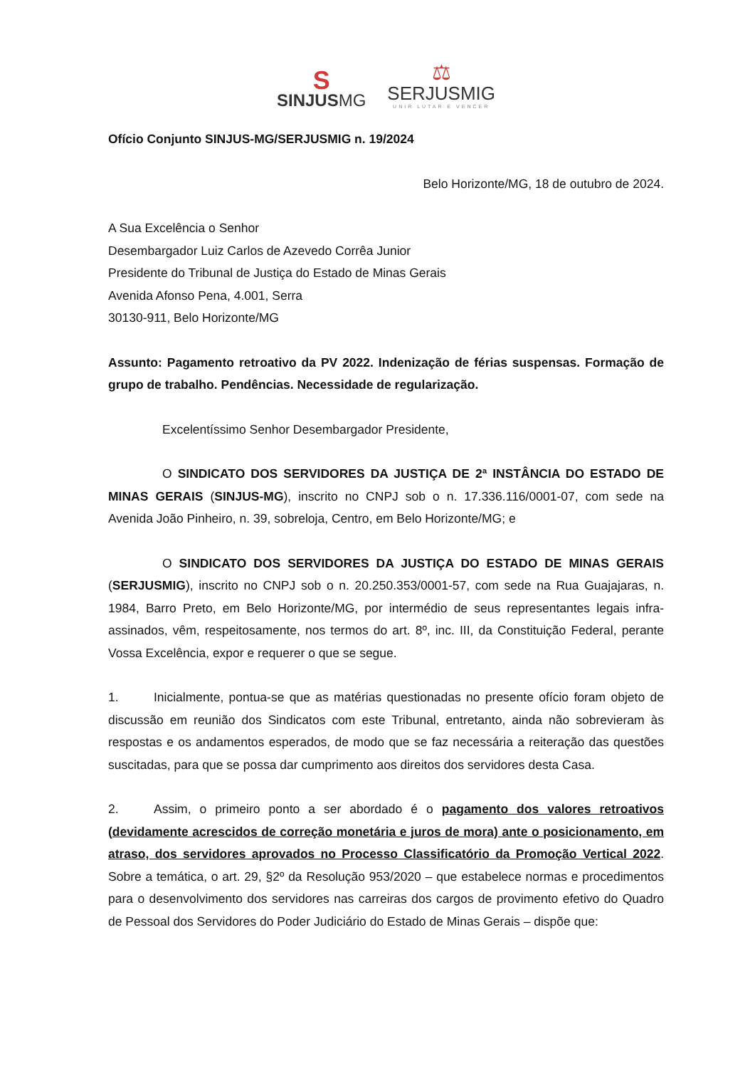S
SINJUSMG
⚖
SERJUSMIG
UNIR LUTAR E VENCER
Ofício Conjunto SINJUS-MG/SERJUSMIG n. 19/2024
Belo Horizonte/MG, 18 de outubro de 2024.
A Sua Excelência o Senhor
Desembargador Luiz Carlos de Azevedo Corrêa Junior
Presidente do Tribunal de Justiça do Estado de Minas Gerais
Avenida Afonso Pena, 4.001, Serra
30130-911, Belo Horizonte/MG
Assunto: Pagamento retroativo da PV 2022. Indenização de férias suspensas. Formação de grupo de trabalho. Pendências. Necessidade de regularização.
Excelentíssimo Senhor Desembargador Presidente,
O SINDICATO DOS SERVIDORES DA JUSTIÇA DE 2ª INSTÂNCIA DO ESTADO DE MINAS GERAIS (SINJUS-MG), inscrito no CNPJ sob o n. 17.336.116/0001-07, com sede na Avenida João Pinheiro, n. 39, sobreloja, Centro, em Belo Horizonte/MG; e
O SINDICATO DOS SERVIDORES DA JUSTIÇA DO ESTADO DE MINAS GERAIS (SERJUSMIG), inscrito no CNPJ sob o n. 20.250.353/0001-57, com sede na Rua Guajajaras, n. 1984, Barro Preto, em Belo Horizonte/MG, por intermédio de seus representantes legais infra-assinados, vêm, respeitosamente, nos termos do art. 8º, inc. III, da Constituição Federal, perante Vossa Excelência, expor e requerer o que se segue.
1. Inicialmente, pontua-se que as matérias questionadas no presente ofício foram objeto de discussão em reunião dos Sindicatos com este Tribunal, entretanto, ainda não sobrevieram às respostas e os andamentos esperados, de modo que se faz necessária a reiteração das questões suscitadas, para que se possa dar cumprimento aos direitos dos servidores desta Casa.
2. Assim, o primeiro ponto a ser abordado é o pagamento dos valores retroativos (devidamente acrescidos de correção monetária e juros de mora) ante o posicionamento, em atraso, dos servidores aprovados no Processo Classificatório da Promoção Vertical 2022. Sobre a temática, o art. 29, §2º da Resolução 953/2020 – que estabelece normas e procedimentos para o desenvolvimento dos servidores nas carreiras dos cargos de provimento efetivo do Quadro de Pessoal dos Servidores do Poder Judiciário do Estado de Minas Gerais – dispõe que: